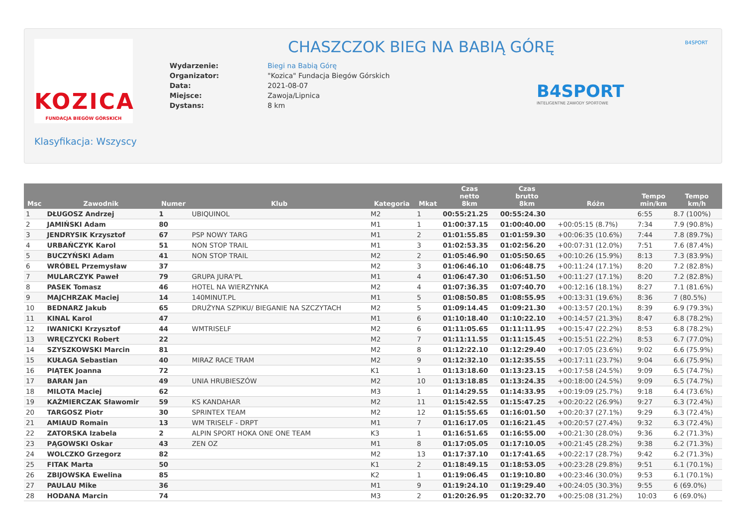KOZICA
FUNDACJA BIEGÓW GÓRSKICH
Klasyfikacja: Wszyscy
CHASZCZOK BIEG NA BABIĄ GÓRĘ
| Wydarzenie: | Biegi na Babią Górę |
| Organizator: | "Kozica" Fundacja Biegów Górskich |
| Data: | 2021-08-07 |
| Miejsce: | Zawoja/Lipnica |
| Dystans: | 8 km |
B4SPORT
INTELIGENTNE ZAWODY SPORTOWE
B4SPORT
| Msc | Zawodnik | Numer | Klub | Kategoria | Mkat | Czas netto 8km | Czas brutto 8km | Różn | Tempo min/km | Tempo km/h |
| --- | --- | --- | --- | --- | --- | --- | --- | --- | --- | --- |
| 1 | DŁUGOSZ Andrzej | 1 | UBIQUINOL | M2 | 1 | 00:55:21.25 | 00:55:24.30 | | 6:55 | 8.7 (100%) |
| 2 | JAMIŃSKI Adam | 80 | | M1 | 1 | 01:00:37.15 | 01:00:40.00 | +00:05:15 (8.7%) | 7:34 | 7.9 (90.8%) |
| 3 | JENDRYSIK Krzysztof | 67 | PSP NOWY TARG | M1 | 2 | 01:01:55.85 | 01:01:59.30 | +00:06:35 (10.6%) | 7:44 | 7.8 (89.7%) |
| 4 | URBAŃCZYK Karol | 51 | NON STOP TRAIL | M1 | 3 | 01:02:53.35 | 01:02:56.20 | +00:07:31 (12.0%) | 7:51 | 7.6 (87.4%) |
| 5 | BUCZYŃSKI Adam | 41 | NON STOP TRAIL | M2 | 2 | 01:05:46.90 | 01:05:50.65 | +00:10:26 (15.9%) | 8:13 | 7.3 (83.9%) |
| 6 | WRÓBEL Przemysław | 37 | | M2 | 3 | 01:06:46.10 | 01:06:48.75 | +00:11:24 (17.1%) | 8:20 | 7.2 (82.8%) |
| 7 | MULARCZYK Paweł | 79 | GRUPA JURA'PL | M1 | 4 | 01:06:47.30 | 01:06:51.50 | +00:11:27 (17.1%) | 8:20 | 7.2 (82.8%) |
| 8 | PASEK Tomasz | 46 | HOTEL NA WIERZYNKA | M2 | 4 | 01:07:36.35 | 01:07:40.70 | +00:12:16 (18.1%) | 8:27 | 7.1 (81.6%) |
| 9 | MAJCHRZAK Maciej | 14 | 140MINUT.PL | M1 | 5 | 01:08:50.85 | 01:08:55.95 | +00:13:31 (19.6%) | 8:36 | 7 (80.5%) |
| 10 | BEDNARZ Jakub | 65 | DRUŻYNA SZPIKU/ BIEGANIE NA SZCZYTACH | M2 | 5 | 01:09:14.45 | 01:09:21.30 | +00:13:57 (20.1%) | 8:39 | 6.9 (79.3%) |
| 11 | KINAL Karol | 47 | | M1 | 6 | 01:10:18.40 | 01:10:22.10 | +00:14:57 (21.3%) | 8:47 | 6.8 (78.2%) |
| 12 | IWANICKI Krzysztof | 44 | WMTRISELF | M2 | 6 | 01:11:05.65 | 01:11:11.95 | +00:15:47 (22.2%) | 8:53 | 6.8 (78.2%) |
| 13 | WRĘCZYCKI Robert | 22 | | M2 | 7 | 01:11:11.55 | 01:11:15.45 | +00:15:51 (22.2%) | 8:53 | 6.7 (77.0%) |
| 14 | SZYSZKOWSKI Marcin | 81 | | M2 | 8 | 01:12:22.10 | 01:12:29.40 | +00:17:05 (23.6%) | 9:02 | 6.6 (75.9%) |
| 15 | KUŁAGA Sebastian | 40 | MIRAZ RACE TRAM | M2 | 9 | 01:12:32.10 | 01:12:35.55 | +00:17:11 (23.7%) | 9:04 | 6.6 (75.9%) |
| 16 | PIĄTEK Joanna | 72 | | K1 | 1 | 01:13:18.60 | 01:13:23.15 | +00:17:58 (24.5%) | 9:09 | 6.5 (74.7%) |
| 17 | BARAN Jan | 49 | UNIA HRUBIESZÓW | M2 | 10 | 01:13:18.85 | 01:13:24.35 | +00:18:00 (24.5%) | 9:09 | 6.5 (74.7%) |
| 18 | MILOTA Maciej | 62 | | M3 | 1 | 01:14:29.55 | 01:14:33.95 | +00:19:09 (25.7%) | 9:18 | 6.4 (73.6%) |
| 19 | KAŹMIERCZAK Sławomir | 59 | KS KANDAHAR | M2 | 11 | 01:15:42.55 | 01:15:47.25 | +00:20:22 (26.9%) | 9:27 | 6.3 (72.4%) |
| 20 | TARGOSZ Piotr | 30 | SPRINTEX TEAM | M2 | 12 | 01:15:55.65 | 01:16:01.50 | +00:20:37 (27.1%) | 9:29 | 6.3 (72.4%) |
| 21 | AMIAUD Romain | 13 | WM TRISELF - DRPT | M1 | 7 | 01:16:17.05 | 01:16:21.45 | +00:20:57 (27.4%) | 9:32 | 6.3 (72.4%) |
| 22 | ZATORSKA Izabela | 2 | ALPIN SPORT HOKA ONE ONE TEAM | K3 | 1 | 01:16:51.65 | 01:16:55.00 | +00:21:30 (28.0%) | 9:36 | 6.2 (71.3%) |
| 23 | PĄGOWSKI Oskar | 43 | ZEN OZ | M1 | 8 | 01:17:05.05 | 01:17:10.05 | +00:21:45 (28.2%) | 9:38 | 6.2 (71.3%) |
| 24 | WOLCZKO Grzegorz | 82 | | M2 | 13 | 01:17:37.10 | 01:17:41.65 | +00:22:17 (28.7%) | 9:42 | 6.2 (71.3%) |
| 25 | FITAK Marta | 50 | | K1 | 2 | 01:18:49.15 | 01:18:53.05 | +00:23:28 (29.8%) | 9:51 | 6.1 (70.1%) |
| 26 | ZBIJOWSKA Ewelina | 85 | | K2 | 1 | 01:19:06.45 | 01:19:10.80 | +00:23:46 (30.0%) | 9:53 | 6.1 (70.1%) |
| 27 | PAULAU Mike | 36 | | M1 | 9 | 01:19:24.10 | 01:19:29.40 | +00:24:05 (30.3%) | 9:55 | 6 (69.0%) |
| 28 | HODANA Marcin | 74 | | M3 | 2 | 01:20:26.95 | 01:20:32.70 | +00:25:08 (31.2%) | 10:03 | 6 (69.0%) |